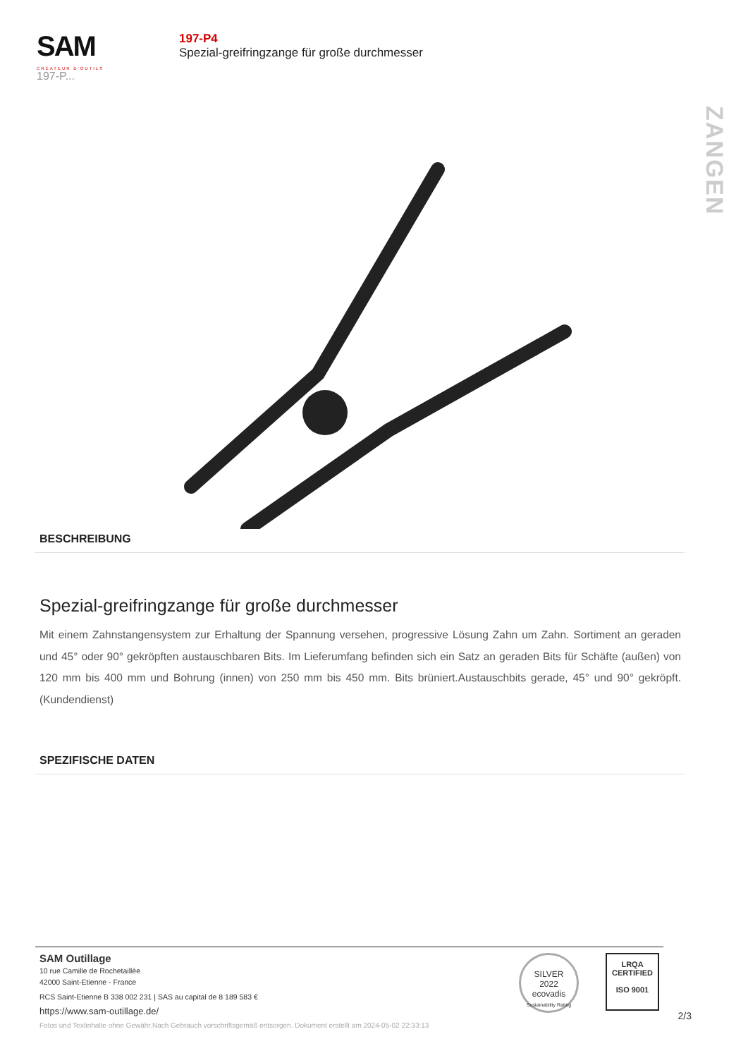SAM
CRÉATEUR D'OUTILS
197-P...
197-P4
Spezial-greifringzange für große durchmesser
ZANGEN
BESCHREIBUNG
Spezial-greifringzange für große durchmesser
Mit einem Zahnstangensystem zur Erhaltung der Spannung versehen, progressive Lösung Zahn um Zahn. Sortiment an geraden und 45° oder 90° gekröpften austauschbaren Bits. Im Lieferumfang befinden sich ein Satz an geraden Bits für Schäfte (außen) von 120 mm bis 400 mm und Bohrung (innen) von 250 mm bis 450 mm. Bits brüniert.Austauschbits gerade, 45° und 90° gekröpft. (Kundendienst)
SPEZIFISCHE DATEN
SAM Outillage
10 rue Camille de Rochetaillée
42000 Saint-Etienne - France
RCS Saint-Etienne B 338 002 231 | SAS au capital de 8 189 583 €
https://www.sam-outillage.de/
SILVER
2022
ecovadis
Sustainability Rating
LRQA
CERTIFIED
ISO 9001
2/3
Fotos und Textinhalte ohne Gewähr.Nach Gebrauch vorschriftsgemäß entsorgen. Dokument erstellt am 2024-05-02 22:33:13